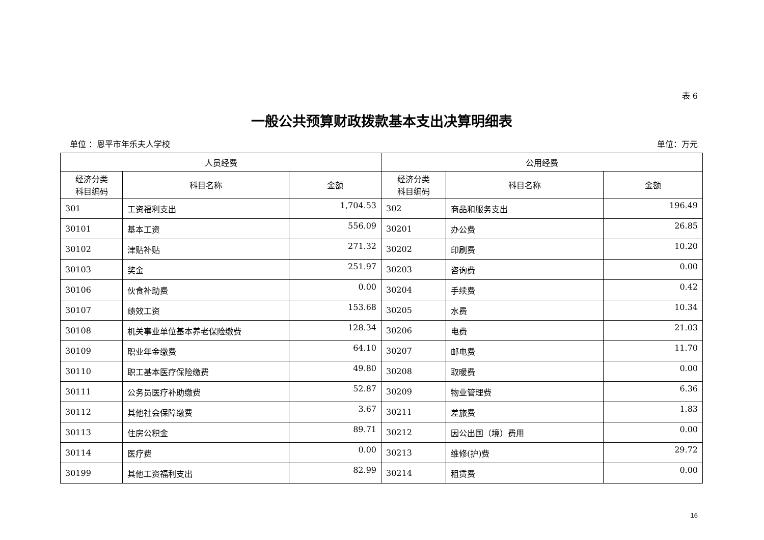表 6
一般公共预算财政拨款基本支出决算明细表
单位 ：恩平市年乐夫人学校 单位：万元
| 人员经费 | | | 公用经费 | | |
| --- | --- | --- | --- | --- | --- |
| 经济分类 科目编码 | 科目名称 | 金额 | 经济分类 科目编码 | 科目名称 | 金额 |
| 301 | 工资福利支出 | 1,704.53 | 302 | 商品和服务支出 | 196.49 |
| 30101 | 基本工资 | 556.09 | 30201 | 办公费 | 26.85 |
| 30102 | 津贴补贴 | 271.32 | 30202 | 印刷费 | 10.20 |
| 30103 | 奖金 | 251.97 | 30203 | 咨询费 | 0.00 |
| 30106 | 伙食补助费 | 0.00 | 30204 | 手续费 | 0.42 |
| 30107 | 绩效工资 | 153.68 | 30205 | 水费 | 10.34 |
| 30108 | 机关事业单位基本养老保险缴费 | 128.34 | 30206 | 电费 | 21.03 |
| 30109 | 职业年金缴费 | 64.10 | 30207 | 邮电费 | 11.70 |
| 30110 | 职工基本医疗保险缴费 | 49.80 | 30208 | 取暖费 | 0.00 |
| 30111 | 公务员医疗补助缴费 | 52.87 | 30209 | 物业管理费 | 6.36 |
| 30112 | 其他社会保障缴费 | 3.67 | 30211 | 差旅费 | 1.83 |
| 30113 | 住房公积金 | 89.71 | 30212 | 因公出国（境）费用 | 0.00 |
| 30114 | 医疗费 | 0.00 | 30213 | 维修(护)费 | 29.72 |
| 30199 | 其他工资福利支出 | 82.99 | 30214 | 租赁费 | 0.00 |
16